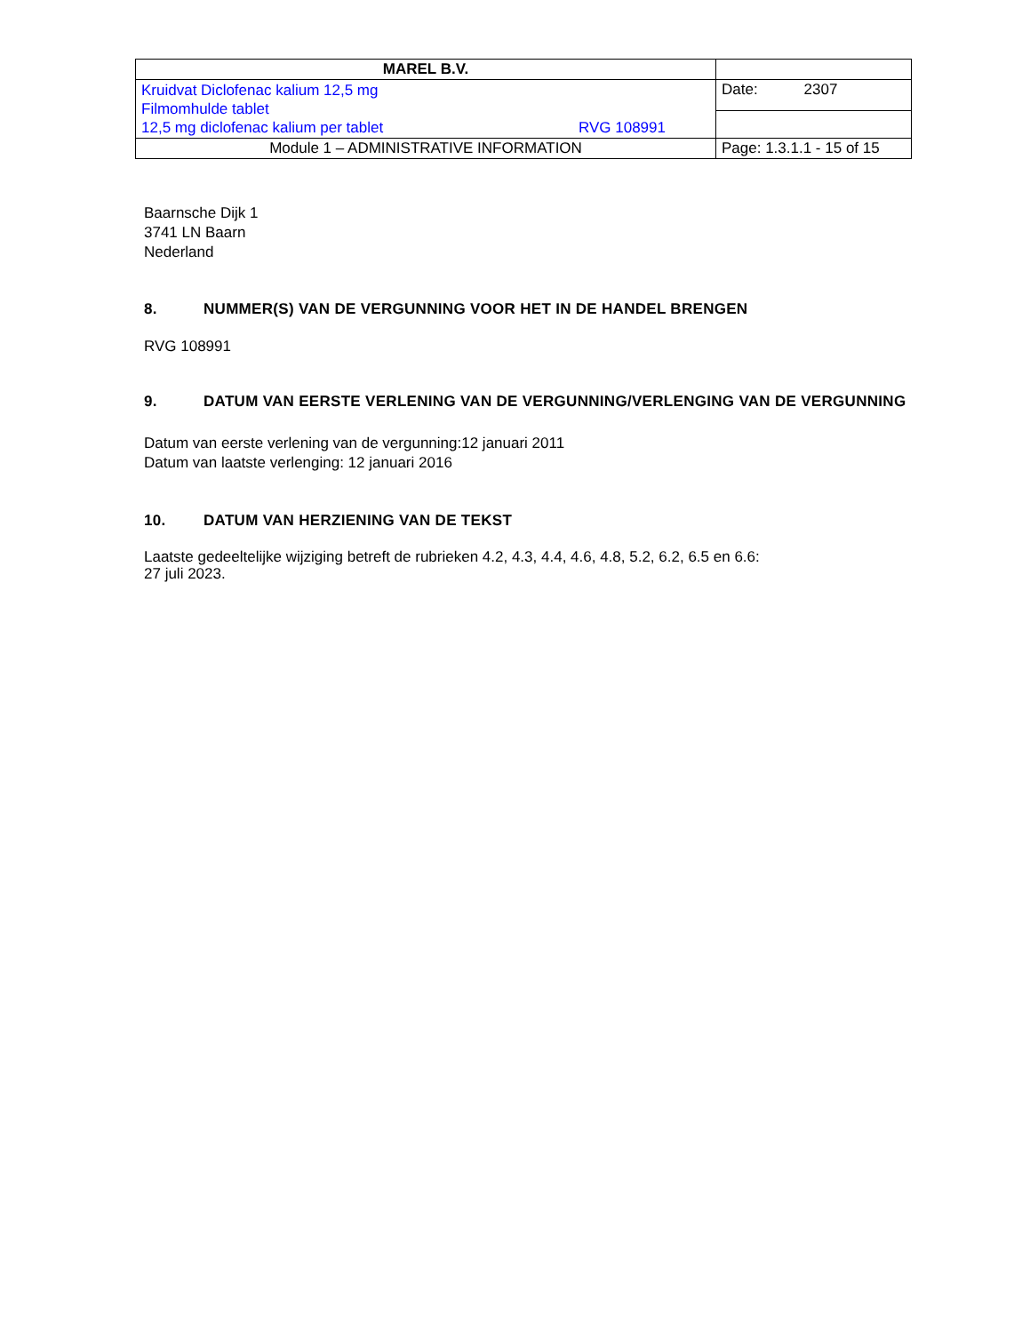| MAREL B.V. | |
| Kruidvat Diclofenac kalium 12,5 mg Filmomhulde tablet 12,5 mg diclofenac kalium per tablet RVG 108991 | Date: 2307 |
| Module 1 – ADMINISTRATIVE INFORMATION | Page: 1.3.1.1 - 15 of 15 |
Baarnsche Dijk 1
3741 LN Baarn
Nederland
8. NUMMER(S) VAN DE VERGUNNING VOOR HET IN DE HANDEL BRENGEN
RVG 108991
9. DATUM VAN EERSTE VERLENING VAN DE VERGUNNING/VERLENGING VAN DE VERGUNNING
Datum van eerste verlening van de vergunning:12 januari 2011
Datum van laatste verlenging: 12 januari 2016
10. DATUM VAN HERZIENING VAN DE TEKST
Laatste gedeeltelijke wijziging betreft de rubrieken 4.2, 4.3, 4.4, 4.6, 4.8, 5.2, 6.2, 6.5 en 6.6:
27 juli 2023.